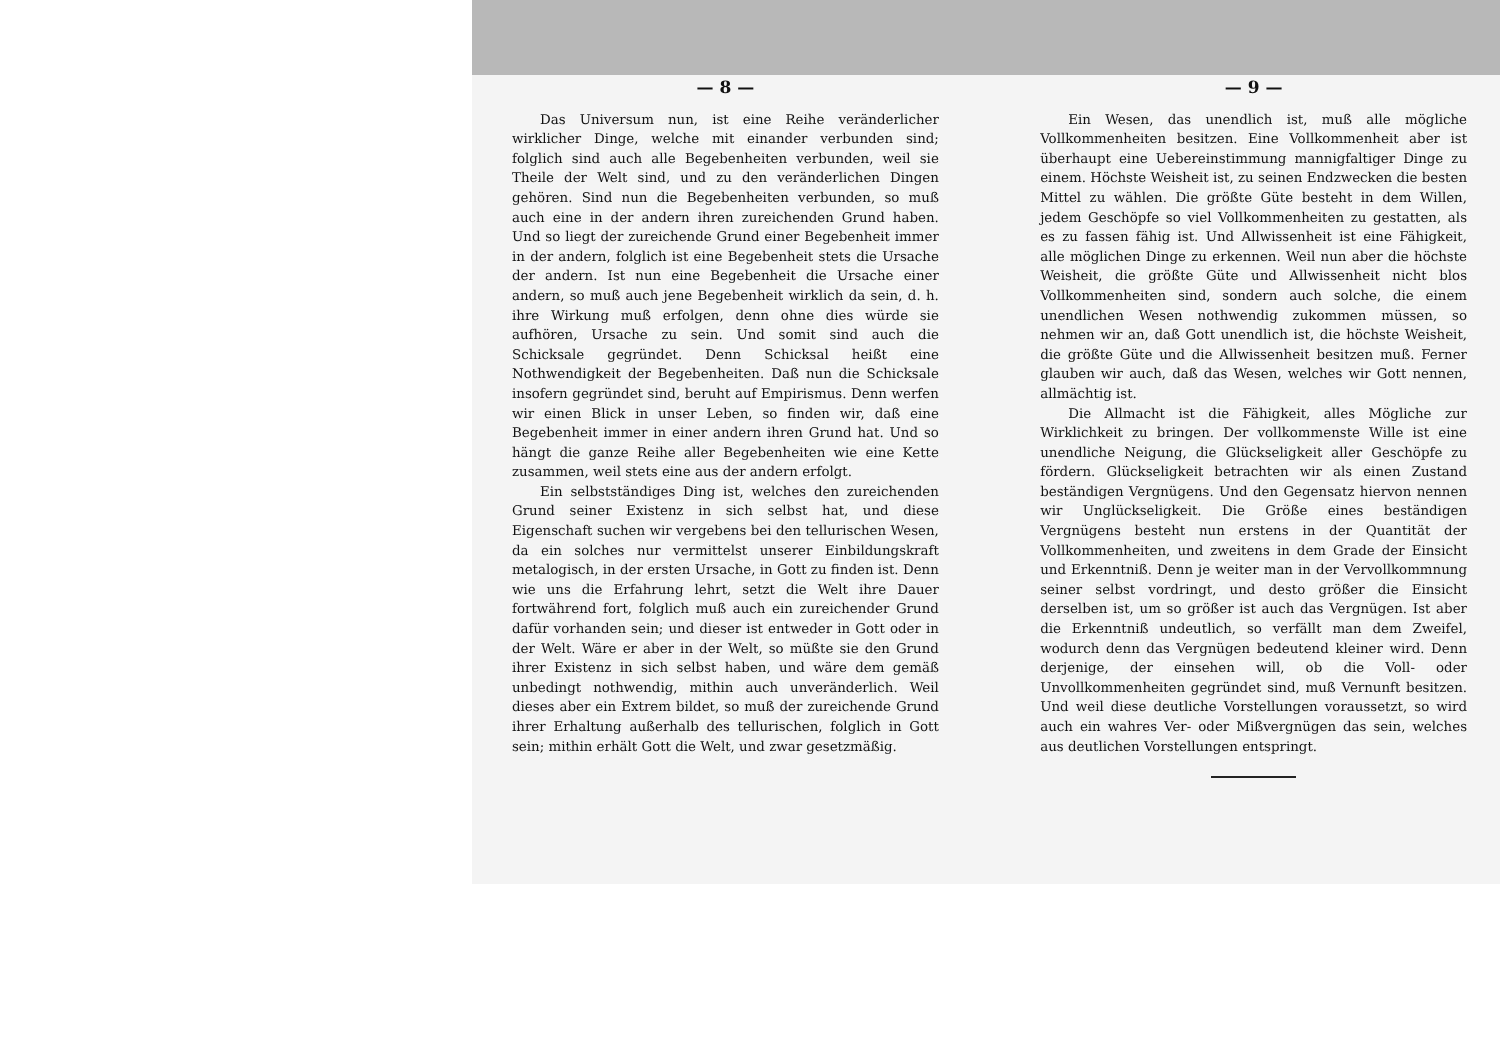— 8 —
Das Universum nun, ist eine Reihe veränderlicher wirklicher Dinge, welche mit einander verbunden sind; folglich sind auch alle Begebenheiten verbunden, weil sie Theile der Welt sind, und zu den veränderlichen Dingen gehören. Sind nun die Begebenheiten verbunden, so muß auch eine in der andern ihren zureichenden Grund haben. Und so liegt der zureichende Grund einer Begebenheit immer in der andern, folglich ist eine Begebenheit stets die Ursache der andern. Ist nun eine Begebenheit die Ursache einer andern, so muß auch jene Begebenheit wirklich da sein, d. h. ihre Wirkung muß erfolgen, denn ohne dies würde sie aufhören, Ursache zu sein. Und somit sind auch die Schicksale gegründet. Denn Schicksal heißt eine Nothwendigkeit der Begebenheiten. Daß nun die Schicksale insofern gegründet sind, beruht auf Empirismus. Denn werfen wir einen Blick in unser Leben, so finden wir, daß eine Begebenheit immer in einer andern ihren Grund hat. Und so hängt die ganze Reihe aller Begebenheiten wie eine Kette zusammen, weil stets eine aus der andern erfolgt.
Ein selbstständiges Ding ist, welches den zureichenden Grund seiner Existenz in sich selbst hat, und diese Eigenschaft suchen wir vergebens bei den tellurischen Wesen, da ein solches nur vermittelst unserer Einbildungskraft metalogisch, in der ersten Ursache, in Gott zu finden ist. Denn wie uns die Erfahrung lehrt, setzt die Welt ihre Dauer fortwährend fort, folglich muß auch ein zureichender Grund dafür vorhanden sein; und dieser ist entweder in Gott oder in der Welt. Wäre er aber in der Welt, so müßte sie den Grund ihrer Existenz in sich selbst haben, und wäre dem gemäß unbedingt nothwendig, mithin auch unveränderlich. Weil dieses aber ein Extrem bildet, so muß der zureichende Grund ihrer Erhaltung außerhalb des tellurischen, folglich in Gott sein; mithin erhält Gott die Welt, und zwar gesetzmäßig.
— 9 —
Ein Wesen, das unendlich ist, muß alle mögliche Vollkommenheiten besitzen. Eine Vollkommenheit aber ist überhaupt eine Uebereinstimmung mannigfaltiger Dinge zu einem. Höchste Weisheit ist, zu seinen Endzwecken die besten Mittel zu wählen. Die größte Güte besteht in dem Willen, jedem Geschöpfe so viel Vollkommenheiten zu gestatten, als es zu fassen fähig ist. Und Allwissenheit ist eine Fähigkeit, alle möglichen Dinge zu erkennen. Weil nun aber die höchste Weisheit, die größte Güte und Allwissenheit nicht blos Vollkommenheiten sind, sondern auch solche, die einem unendlichen Wesen nothwendig zukommen müssen, so nehmen wir an, daß Gott unendlich ist, die höchste Weisheit, die größte Güte und die Allwissenheit besitzen muß. Ferner glauben wir auch, daß das Wesen, welches wir Gott nennen, allmächtig ist.
Die Allmacht ist die Fähigkeit, alles Mögliche zur Wirklichkeit zu bringen. Der vollkommenste Wille ist eine unendliche Neigung, die Glückseligkeit aller Geschöpfe zu fördern. Glückseligkeit betrachten wir als einen Zustand beständigen Vergnügens. Und den Gegensatz hiervon nennen wir Unglückseligkeit. Die Größe eines beständigen Vergnügens besteht nun erstens in der Quantität der Vollkommenheiten, und zweitens in dem Grade der Einsicht und Erkenntniß. Denn je weiter man in der Vervollkommnung seiner selbst vordringt, und desto größer die Einsicht derselben ist, um so größer ist auch das Vergnügen. Ist aber die Erkenntniß undeutlich, so verfällt man dem Zweifel, wodurch denn das Vergnügen bedeutend kleiner wird. Denn derjenige, der einsehen will, ob die Voll- oder Unvollkommenheiten gegründet sind, muß Vernunft besitzen. Und weil diese deutliche Vorstellungen voraussetzt, so wird auch ein wahres Ver- oder Mißvergnügen das sein, welches aus deutlichen Vorstellungen entspringt.